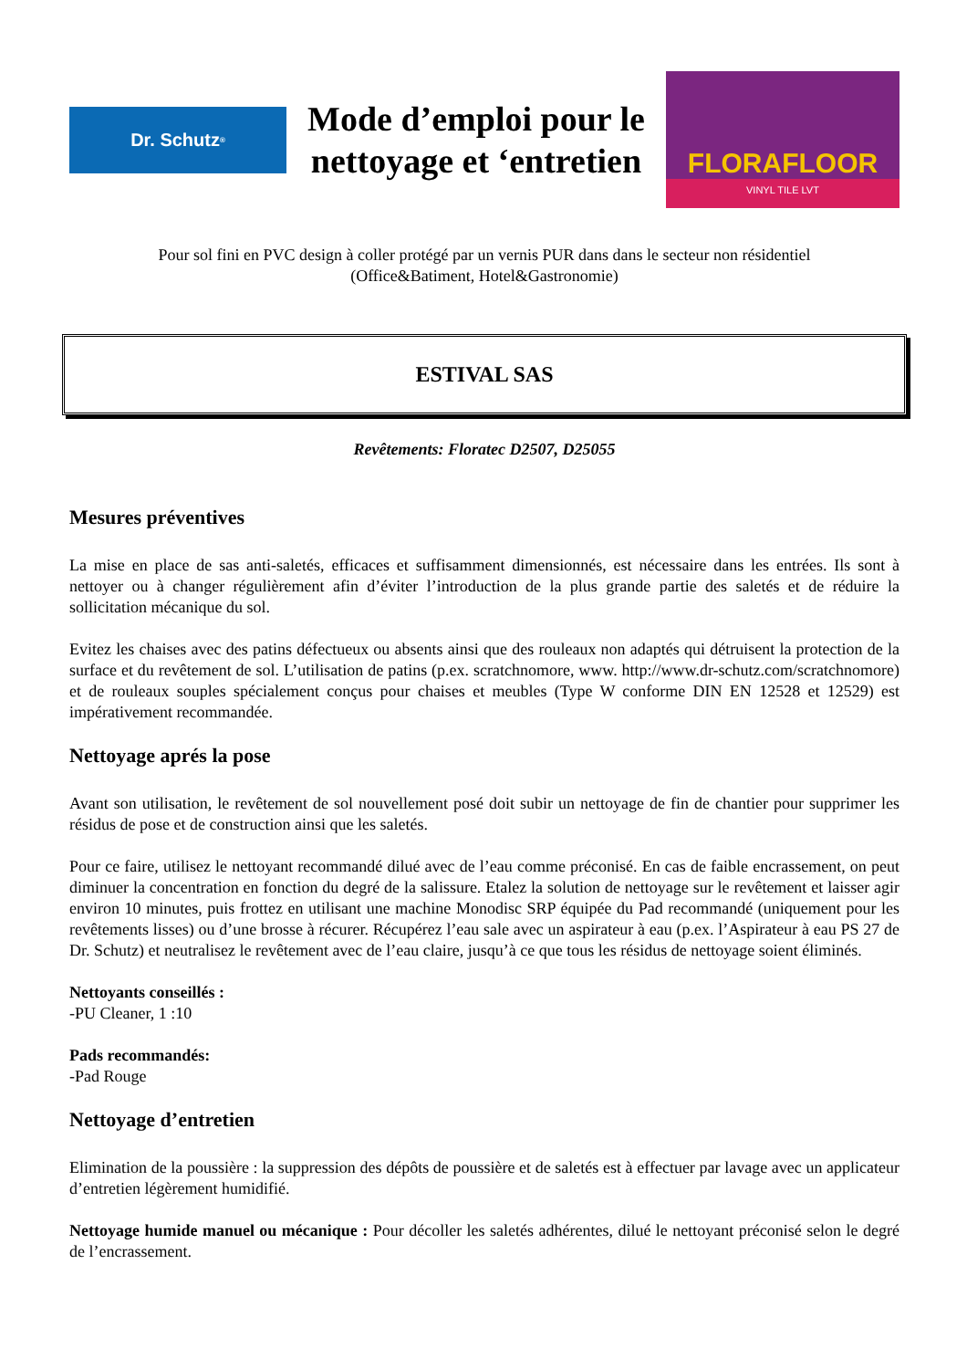Dr. Schutz<sup>®</sup>
Mode d’emploi pour le
nettoyage et ‘entretien
FLORAFLOOR
VINYL TILE LVT
Pour sol fini en PVC design à coller protégé par un vernis PUR dans dans le secteur non résidentiel
(Office&Batiment, Hotel&Gastronomie)
ESTIVAL SAS
Revêtements: Floratec D2507, D25055
Mesures préventives
La mise en place de sas anti-saletés, efficaces et suffisamment dimensionnés, est nécessaire dans les entrées. Ils sont à nettoyer ou à changer régulièrement afin d’éviter l’introduction de la plus grande partie des saletés et de réduire la sollicitation mécanique du sol.
Evitez les chaises avec des patins défectueux ou absents ainsi que des rouleaux non adaptés qui détruisent la protection de la surface et du revêtement de sol. L’utilisation de patins (p.ex. scratchnomore, www. http://www.dr-schutz.com/scratchnomore) et de rouleaux souples spécialement conçus pour chaises et meubles (Type W conforme DIN EN 12528 et 12529) est impérativement recommandée.
Nettoyage aprés la pose
Avant son utilisation, le revêtement de sol nouvellement posé doit subir un nettoyage de fin de chantier pour supprimer les résidus de pose et de construction ainsi que les saletés.
Pour ce faire, utilisez le nettoyant recommandé dilué avec de l’eau comme préconisé. En cas de faible encrassement, on peut diminuer la concentration en fonction du degré de la salissure. Etalez la solution de nettoyage sur le revêtement et laisser agir environ 10 minutes, puis frottez en utilisant une machine Monodisc SRP équipée du Pad recommandé (uniquement pour les revêtements lisses) ou d’une brosse à récurer. Récupérez l’eau sale avec un aspirateur à eau (p.ex. l’Aspirateur à eau PS 27 de Dr. Schutz) et neutralisez le revêtement avec de l’eau claire, jusqu’à ce que tous les résidus de nettoyage soient éliminés.
Nettoyants conseillés :
-PU Cleaner, 1 :10
Pads recommandés:
-Pad Rouge
Nettoyage d’entretien
Elimination de la poussière : la suppression des dépôts de poussière et de saletés est à effectuer par lavage avec un applicateur d’entretien légèrement humidifié.
Nettoyage humide manuel ou mécanique : Pour décoller les saletés adhérentes, dilué le nettoyant préconisé selon le degré de l’encrassement.